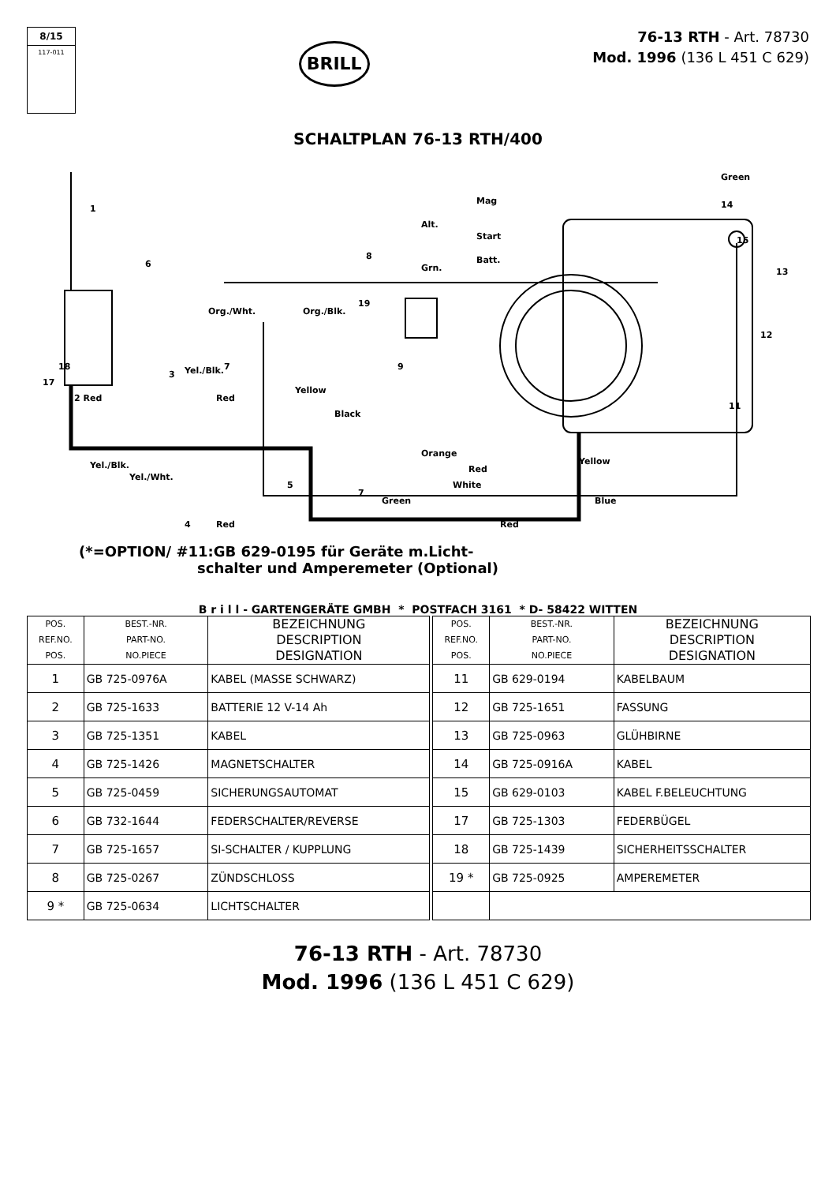8/15
117-011
BRILL
76-13 RTH - Art. 78730
Mod. 1996 (136 L 451 C 629)
SCHALTPLAN 76-13 RTH/400
1
6
2 Red
3
17
18
4
5
7
7
8
9
11
12
13
14
15
19
Mag
Start
Batt.
Alt.
Grn.
Org./Wht.
Org./Blk.
Yel./Blk.
Red
Yellow
Black
Orange
Green
Blue
Yellow
Red
White
Green
Red
Red
Yel./Wht.
Yel./Blk.
(*=OPTION/ #11:GB 629-0195 für Geräte m.Licht-
schalter und Amperemeter (Optional)
B r i l l - GARTENGERÄTE GMBH * POSTFACH 3161 * D- 58422 WITTEN
| POS. REF.NO. POS. | BEST.-NR. PART-NO. NO.PIECE | BEZEICHNUNG DESCRIPTION DESIGNATION | | POS. REF.NO. POS. | BEST.-NR. PART-NO. NO.PIECE | BEZEICHNUNG DESCRIPTION DESIGNATION |
| 1 | GB 725-0976A | KABEL (MASSE SCHWARZ) | | 11 | GB 629-0194 | KABELBAUM |
| 2 | GB 725-1633 | BATTERIE 12 V-14 Ah | | 12 | GB 725-1651 | FASSUNG |
| 3 | GB 725-1351 | KABEL | | 13 | GB 725-0963 | GLÜHBIRNE |
| 4 | GB 725-1426 | MAGNETSCHALTER | | 14 | GB 725-0916A | KABEL |
| 5 | GB 725-0459 | SICHERUNGSAUTOMAT | | 15 | GB 629-0103 | KABEL F.BELEUCHTUNG |
| 6 | GB 732-1644 | FEDERSCHALTER/REVERSE | | 17 | GB 725-1303 | FEDERBÜGEL |
| 7 | GB 725-1657 | SI-SCHALTER / KUPPLUNG | | 18 | GB 725-1439 | SICHERHEITSSCHALTER |
| 8 | GB 725-0267 | ZÜNDSCHLOSS | | 19 * | GB 725-0925 | AMPEREMETER |
| 9 * | GB 725-0634 | LICHTSCHALTER | | | | |
76-13 RTH - Art. 78730
Mod. 1996 (136 L 451 C 629)